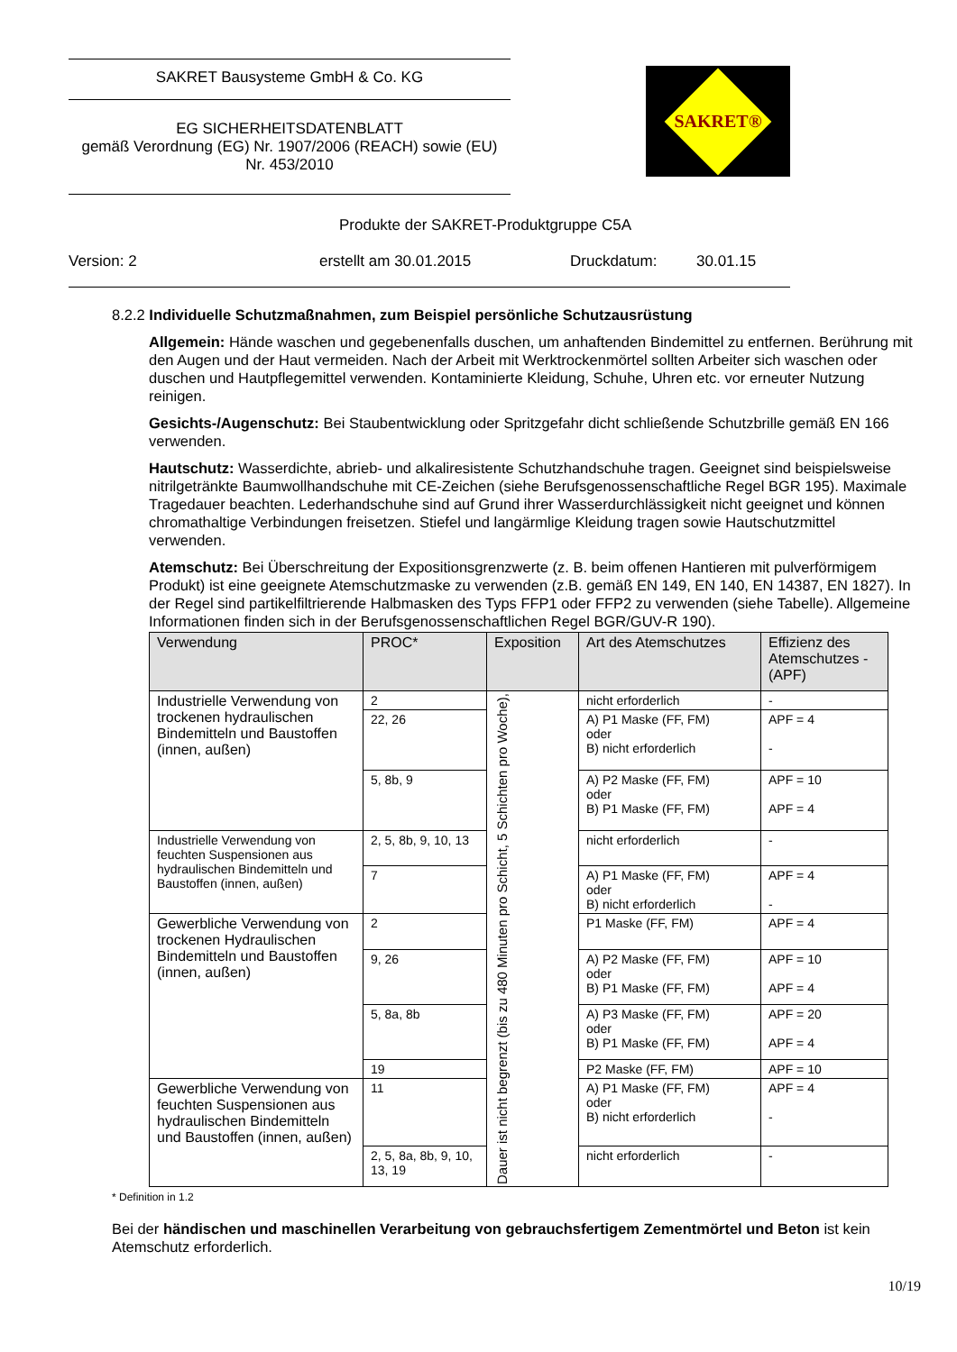SAKRET Bausysteme GmbH & Co. KG
EG SICHERHEITSDATENBLATT
gemäß Verordnung (EG) Nr. 1907/2006 (REACH) sowie (EU)
Nr. 453/2010
SAKRET®
Produkte der SAKRET-Produktgruppe C5A
Version: 2 erstellt am 30.01.2015 Druckdatum: 30.01.15
8.2.2 Individuelle Schutzmaßnahmen, zum Beispiel persönliche Schutzausrüstung
Allgemein: Hände waschen und gegebenenfalls duschen, um anhaftenden Bindemittel zu entfernen. Berührung mit den Augen und der Haut vermeiden. Nach der Arbeit mit Werktrockenmörtel sollten Arbeiter sich waschen oder duschen und Hautpflegemittel verwenden. Kontaminierte Kleidung, Schuhe, Uhren etc. vor erneuter Nutzung reinigen.
Gesichts-/Augenschutz: Bei Staubentwicklung oder Spritzgefahr dicht schließende Schutzbrille gemäß EN 166 verwenden.
Hautschutz: Wasserdichte, abrieb- und alkaliresistente Schutzhandschuhe tragen. Geeignet sind beispielsweise nitrilgetränkte Baumwollhandschuhe mit CE-Zeichen (siehe Berufsgenossenschaftliche Regel BGR 195). Maximale Tragedauer beachten. Lederhandschuhe sind auf Grund ihrer Wasserdurchlässigkeit nicht geeignet und können chromathaltige Verbindungen freisetzen. Stiefel und langärmlige Kleidung tragen sowie Hautschutzmittel verwenden.
Atemschutz: Bei Überschreitung der Expositionsgrenzwerte (z. B. beim offenen Hantieren mit pulverförmigem Produkt) ist eine geeignete Atemschutzmaske zu verwenden (z.B. gemäß EN 149, EN 140, EN 14387, EN 1827). In der Regel sind partikelfiltrierende Halbmasken des Typs FFP1 oder FFP2 zu verwenden (siehe Tabelle). Allgemeine Informationen finden sich in der Berufsgenossenschaftlichen Regel BGR/GUV-R 190).
| Verwendung | PROC* | Exposition | Art des Atemschutzes | Effizienz des Atemschutzes - (APF) |
| --- | --- | --- | --- | --- |
| Industrielle Verwendung von trockenen hydraulischen Bindemitteln und Baustoffen (innen, außen) | 2 | Dauer ist nicht begrenzt (bis zu 480 Minuten pro Schicht, 5 Schichten pro Woche), | nicht erforderlich | - |
| | 22, 26 | | A) P1 Maske (FF, FM) oder B) nicht erforderlich | APF = 4 - |
| | 5, 8b, 9 | | A) P2 Maske (FF, FM) oder B) P1 Maske (FF, FM) | APF = 10 APF = 4 |
| Industrielle Verwendung von feuchten Suspensionen aus hydraulischen Bindemitteln und Baustoffen (innen, außen) | 2, 5, 8b, 9, 10, 13 | | nicht erforderlich | - |
| | 7 | | A) P1 Maske (FF, FM) oder B) nicht erforderlich | APF = 4 - |
| Gewerbliche Verwendung von trockenen Hydraulischen Bindemitteln und Baustoffen (innen, außen) | 2 | | P1 Maske (FF, FM) | APF = 4 |
| | 9, 26 | | A) P2 Maske (FF, FM) oder B) P1 Maske (FF, FM) | APF = 10 APF = 4 |
| | 5, 8a, 8b | | A) P3 Maske (FF, FM) oder B) P1 Maske (FF, FM) | APF = 20 APF = 4 |
| | 19 | | P2 Maske (FF, FM) | APF = 10 |
| Gewerbliche Verwendung von feuchten Suspensionen aus hydraulischen Bindemitteln und Baustoffen (innen, außen) | 11 | | A) P1 Maske (FF, FM) oder B) nicht erforderlich | APF = 4 - |
| | 2, 5, 8a, 8b, 9, 10, 13, 19 | | nicht erforderlich | - |
* Definition in 1.2
Bei der händischen und maschinellen Verarbeitung von gebrauchsfertigem Zementmörtel und Beton ist kein Atemschutz erforderlich.
10/19